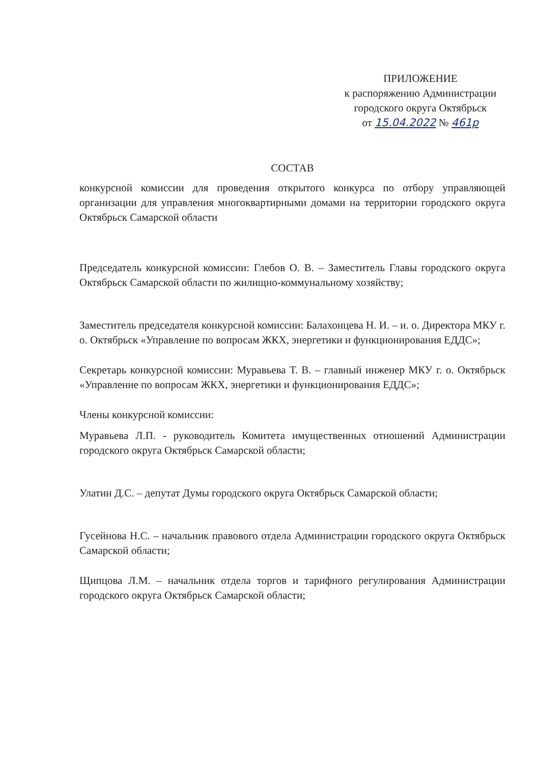ПРИЛОЖЕНИЕ
к распоряжению Администрации
городского округа Октябрьск
от 15.04.2022 № 461р
СОСТАВ
конкурсной комиссии для проведения открытого конкурса по отбору управляющей организации для управления многоквартирными домами на территории городского округа Октябрьск Самарской области
Председатель конкурсной комиссии: Глебов О. В. – Заместитель Главы городского округа Октябрьск Самарской области по жилищно-коммунальному хозяйству;
Заместитель председателя конкурсной комиссии: Балахонцева Н. И. – и. о. Директора МКУ г. о. Октябрьск «Управление по вопросам ЖКХ, энергетики и функционирования ЕДДС»;
Секретарь конкурсной комиссии: Муравьева Т. В. – главный инженер МКУ г. о. Октябрьск «Управление по вопросам ЖКХ, энергетики и функционирования ЕДДС»;
Члены конкурсной комиссии:
Муравьева Л.П. - руководитель Комитета имущественных отношений Администрации городского округа Октябрьск Самарской области;
Улатин Д.С. – депутат Думы городского округа Октябрьск Самарской области;
Гусейнова Н.С. – начальник правового отдела Администрации городского округа Октябрьск Самарской области;
Щипцова Л.М. – начальник отдела торгов и тарифного регулирования Администрации городского округа Октябрьск Самарской области;